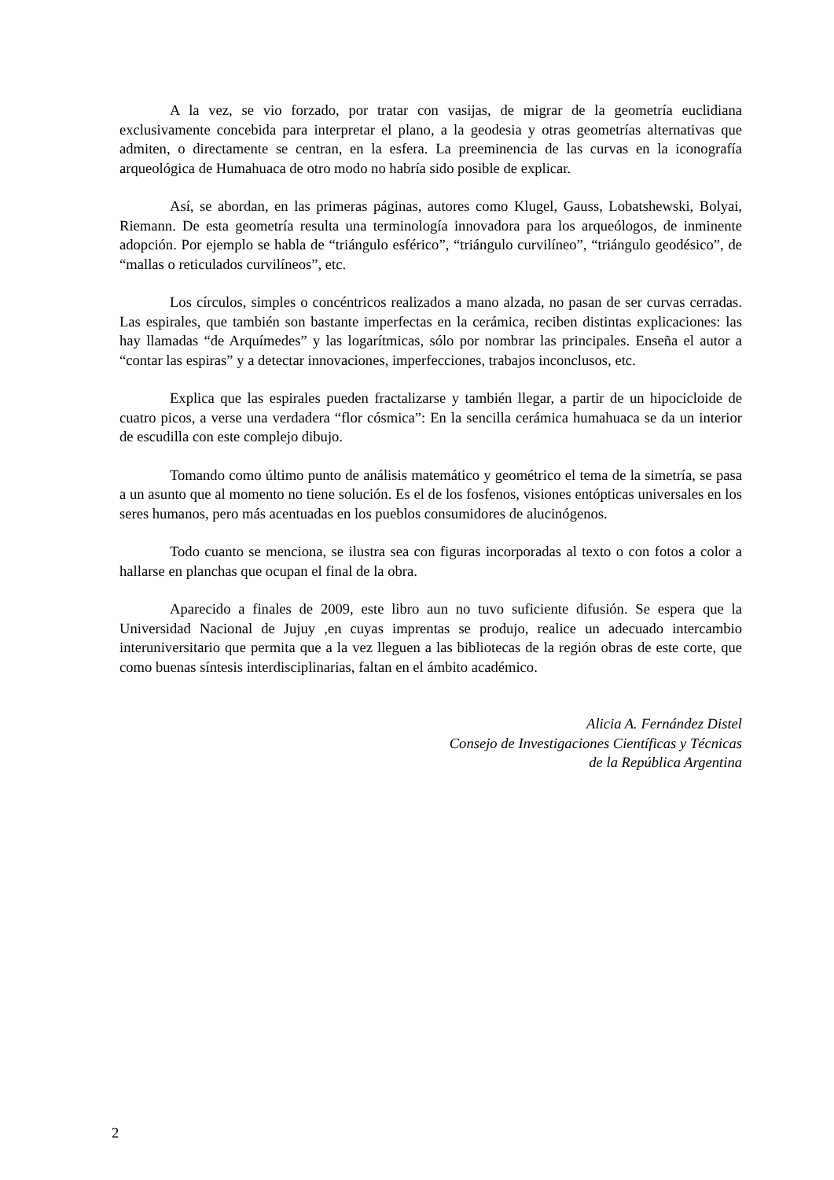A la vez, se vio forzado, por tratar con vasijas, de migrar de la geometría euclidiana exclusivamente concebida para interpretar el plano, a la geodesia y otras geometrías alternativas que admiten, o directamente se centran, en la esfera. La preeminencia de las curvas en la iconografía arqueológica de Humahuaca de otro modo no habría sido posible de explicar.
Así, se abordan, en las primeras páginas, autores como Klugel, Gauss, Lobatshewski, Bolyai, Riemann. De esta geometría resulta una terminología innovadora para los arqueólogos, de inminente adopción. Por ejemplo se habla de “triángulo esférico”, “triángulo curvilíneo”, “triángulo geodésico”, de “mallas o reticulados curvilíneos”, etc.
Los círculos, simples o concéntricos realizados a mano alzada, no pasan de ser curvas cerradas. Las espirales, que también son bastante imperfectas en la cerámica, reciben distintas explicaciones: las hay llamadas “de Arquímedes” y las logarítmicas, sólo por nombrar las principales. Enseña el autor a “contar las espiras” y a detectar innovaciones, imperfecciones, trabajos inconclusos, etc.
Explica que las espirales pueden fractalizarse y también llegar, a partir de un hipocicloide de cuatro picos, a verse una verdadera “flor cósmica”: En la sencilla cerámica humahuaca se da un interior de escudilla con este complejo dibujo.
Tomando como último punto de análisis matemático y geométrico el tema de la simetría, se pasa a un asunto que al momento no tiene solución. Es el de los fosfenos, visiones entópticas universales en los seres humanos, pero más acentuadas en los pueblos consumidores de alucinógenos.
Todo cuanto se menciona, se ilustra sea con figuras incorporadas al texto o con fotos a color a hallarse en planchas que ocupan el final de la obra.
Aparecido a finales de 2009, este libro aun no tuvo suficiente difusión. Se espera que la Universidad Nacional de Jujuy ,en cuyas imprentas se produjo, realice un adecuado intercambio interuniversitario que permita que a la vez lleguen a las bibliotecas de la región obras de este corte, que como buenas síntesis interdisciplinarias, faltan en el ámbito académico.
Alicia A. Fernández Distel
Consejo de Investigaciones Científicas y Técnicas
de la República Argentina
2